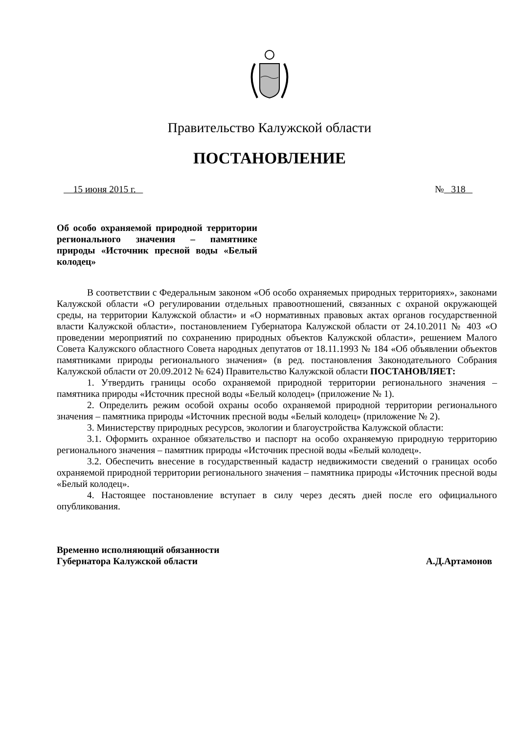Правительство Калужской области
ПОСТАНОВЛЕНИЕ
15 июня 2015 г. № 318
Об особо охраняемой природной территории регионального значения – памятнике природы «Источник пресной воды «Белый колодец»
В соответствии с Федеральным законом «Об особо охраняемых природных территориях», законами Калужской области «О регулировании отдельных правоотношений, связанных с охраной окружающей среды, на территории Калужской области» и «О нормативных правовых актах органов государственной власти Калужской области», постановлением Губернатора Калужской области от 24.10.2011 № 403 «О проведении мероприятий по сохранению природных объектов Калужской области», решением Малого Совета Калужского областного Совета народных депутатов от 18.11.1993 № 184 «Об объявлении объектов памятниками природы регионального значения» (в ред. постановления Законодательного Собрания Калужской области от 20.09.2012 № 624) Правительство Калужской области ПОСТАНОВЛЯЕТ:
1. Утвердить границы особо охраняемой природной территории регионального значения – памятника природы «Источник пресной воды «Белый колодец» (приложение № 1).
2. Определить режим особой охраны особо охраняемой природной территории регионального значения – памятника природы «Источник пресной воды «Белый колодец» (приложение № 2).
3. Министерству природных ресурсов, экологии и благоустройства Калужской области:
3.1. Оформить охранное обязательство и паспорт на особо охраняемую природную территорию регионального значения – памятник природы «Источник пресной воды «Белый колодец».
3.2. Обеспечить внесение в государственный кадастр недвижимости сведений о границах особо охраняемой природной территории регионального значения – памятника природы «Источник пресной воды «Белый колодец».
4. Настоящее постановление вступает в силу через десять дней после его официального опубликования.
Временно исполняющий обязанности
Губернатора Калужской области А.Д.Артамонов